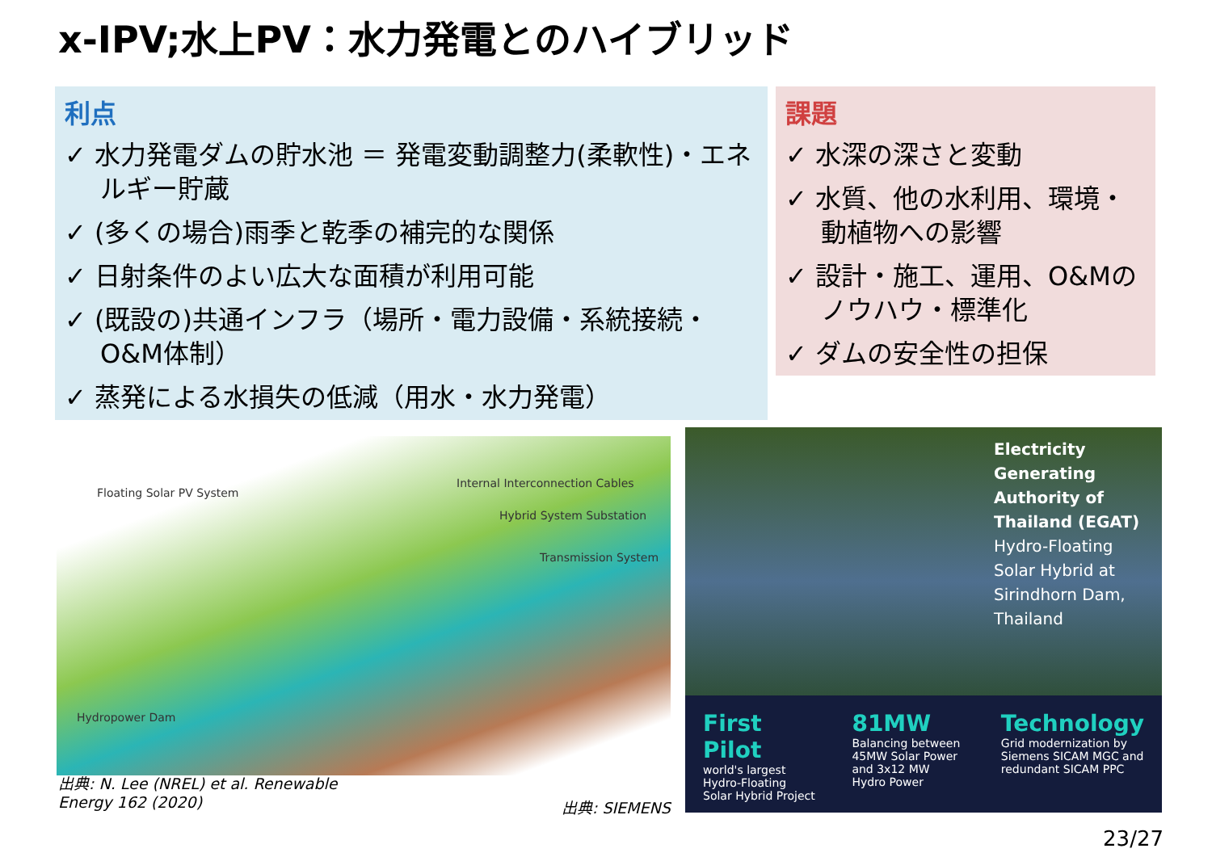x-IPV;水上PV：水力発電とのハイブリッド
利点
✓ 水力発電ダムの貯水池 ＝ 発電変動調整力(柔軟性)・エネルギー貯蔵
✓ (多くの場合)雨季と乾季の補完的な関係
✓ 日射条件のよい広大な面積が利用可能
✓ (既設の)共通インフラ（場所・電力設備・系統接続・O&M体制）
✓ 蒸発による水損失の低減（用水・水力発電）
課題
✓ 水深の深さと変動
✓ 水質、他の水利用、環境・動植物への影響
✓ 設計・施工、運用、O&Mのノウハウ・標準化
✓ ダムの安全性の担保
Floating Solar PV System
Internal Interconnection Cables
Hybrid System Substation
Transmission System
Hydropower Dam
出典: N. Lee (NREL) et al. Renewable
Energy 162 (2020)
出典: SIEMENS
Electricity Generating Authority of Thailand (EGAT)
Hydro-Floating Solar Hybrid at Sirindhorn Dam, Thailand
First Pilot
world's largest Hydro-Floating Solar Hybrid Project
81MW
Balancing between 45MW Solar Power and 3x12 MW Hydro Power
Technology
Grid modernization by Siemens SICAM MGC and redundant SICAM PPC
23/27